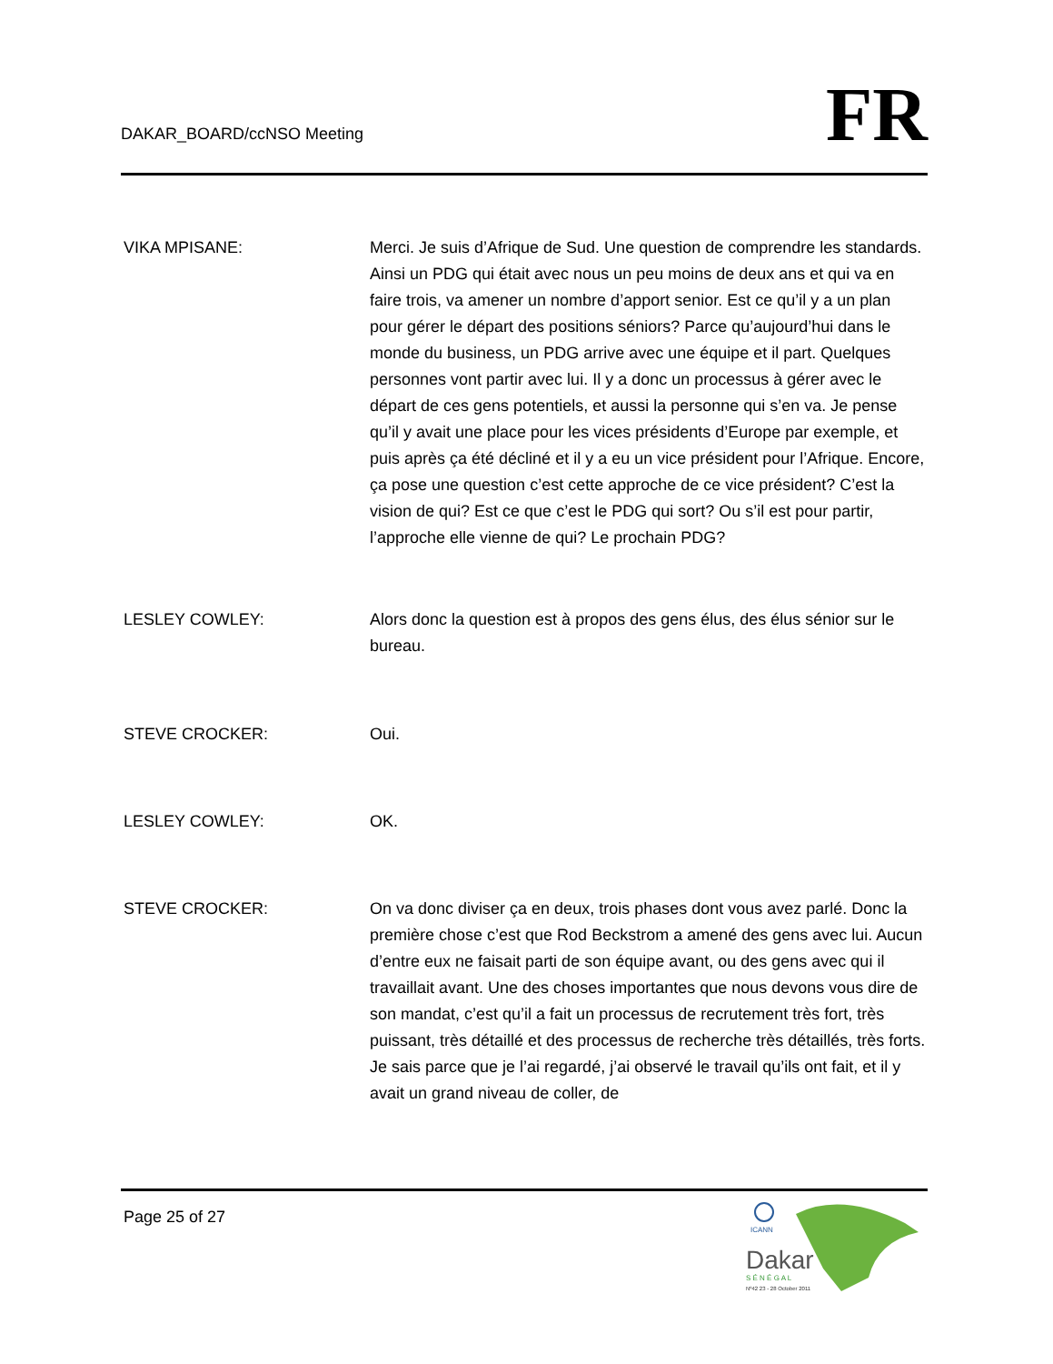DAKAR_BOARD/ccNSO Meeting
FR
VIKA MPISANE: Merci. Je suis d’Afrique de Sud. Une question de comprendre les standards. Ainsi un PDG qui était avec nous un peu moins de deux ans et qui va en faire trois, va amener un nombre d’apport senior. Est ce qu’il y a un plan pour gérer le départ des positions séniors? Parce qu’aujourd’hui dans le monde du business, un PDG arrive avec une équipe et il part. Quelques personnes vont partir avec lui. Il y a donc un processus à gérer avec le départ de ces gens potentiels, et aussi la personne qui s’en va. Je pense qu’il y avait une place pour les vices présidents d’Europe par exemple, et puis après ça été décliné et il y a eu un vice président pour l’Afrique. Encore, ça pose une question c’est cette approche de ce vice président? C’est la vision de qui? Est ce que c’est le PDG qui sort? Ou s’il est pour partir, l’approche elle vienne de qui? Le prochain PDG?
LESLEY COWLEY: Alors donc la question est à propos des gens élus, des élus sénior sur le bureau.
STEVE CROCKER: Oui.
LESLEY COWLEY: OK.
STEVE CROCKER: On va donc diviser ça en deux, trois phases dont vous avez parlé. Donc la première chose c’est que Rod Beckstrom a amené des gens avec lui. Aucun d’entre eux ne faisait parti de son équipe avant, ou des gens avec qui il travaillait avant. Une des choses importantes que nous devons vous dire de son mandat, c’est qu’il a fait un processus de recrutement très fort, très puissant, très détaillé et des processus de recherche très détaillés, très forts. Je sais parce que je l’ai regardé, j’ai observé le travail qu’ils ont fait, et il y avait un grand niveau de coller, de
Page 25 of 27
ICANN
Dakar
S É N É G A L
Nº42 23 - 28 October 2011